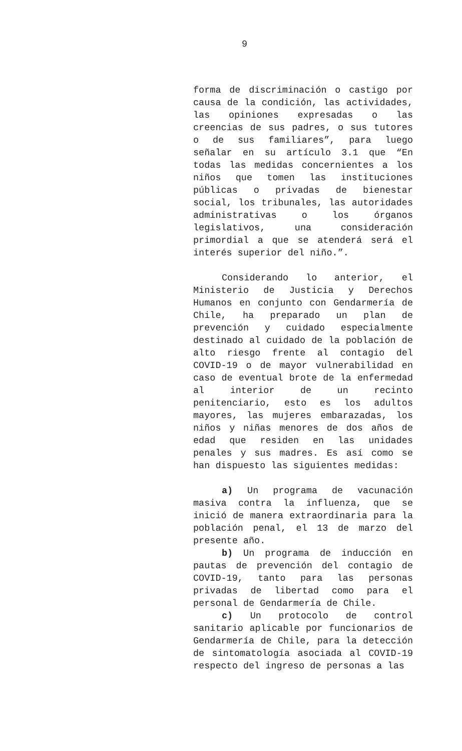9
forma de discriminación o castigo por causa de la condición, las actividades, las opiniones expresadas o las creencias de sus padres, o sus tutores o de sus familiares”, para luego señalar en su artículo 3.1 que “En todas las medidas concernientes a los niños que tomen las instituciones públicas o privadas de bienestar social, los tribunales, las autoridades administrativas o los órganos legislativos, una consideración primordial a que se atenderá será el interés superior del niño.”.
Considerando lo anterior, el Ministerio de Justicia y Derechos Humanos en conjunto con Gendarmería de Chile, ha preparado un plan de prevención y cuidado especialmente destinado al cuidado de la población de alto riesgo frente al contagio del COVID-19 o de mayor vulnerabilidad en caso de eventual brote de la enfermedad al interior de un recinto penitenciario, esto es los adultos mayores, las mujeres embarazadas, los niños y niñas menores de dos años de edad que residen en las unidades penales y sus madres. Es así como se han dispuesto las siguientes medidas:
a) Un programa de vacunación masiva contra la influenza, que se inició de manera extraordinaria para la población penal, el 13 de marzo del presente año.
b) Un programa de inducción en pautas de prevención del contagio de COVID-19, tanto para las personas privadas de libertad como para el personal de Gendarmería de Chile.
c) Un protocolo de control sanitario aplicable por funcionarios de Gendarmería de Chile, para la detección de sintomatología asociada al COVID-19 respecto del ingreso de personas a las